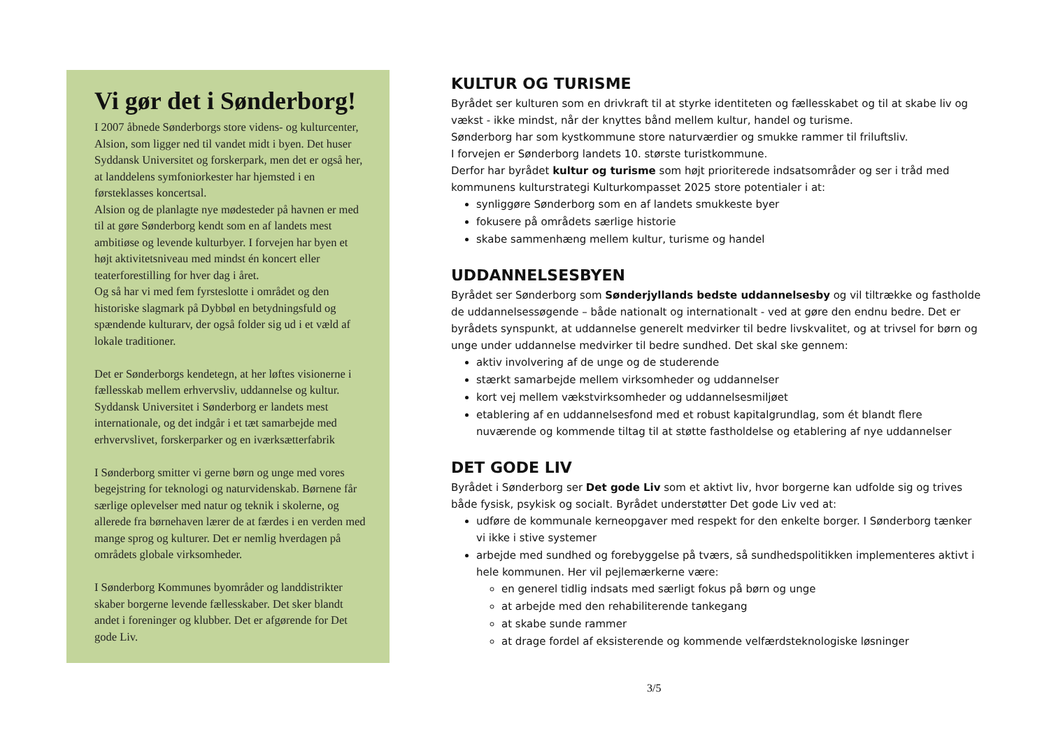Vi gør det i Sønderborg!
I 2007 åbnede Sønderborgs store videns- og kulturcenter, Alsion, som ligger ned til vandet midt i byen. Det huser Syddansk Universitet og forskerpark, men det er også her, at landdelens symfoniorkester har hjemsted i en førsteklasses koncertsal.
Alsion og de planlagte nye mødesteder på havnen er med til at gøre Sønderborg kendt som en af landets mest ambitiøse og levende kulturbyer. I forvejen har byen et højt aktivitetsniveau med mindst én koncert eller teaterforestilling for hver dag i året.
Og så har vi med fem fyrsteslotte i området og den historiske slagmark på Dybbøl en betydningsfuld og spændende kulturarv, der også folder sig ud i et væld af lokale traditioner.
Det er Sønderborgs kendetegn, at her løftes visionerne i fællesskab mellem erhvervsliv, uddannelse og kultur. Syddansk Universitet i Sønderborg er landets mest internationale, og det indgår i et tæt samarbejde med erhvervslivet, forskerparker og en iværksætterfabrik
I Sønderborg smitter vi gerne børn og unge med vores begejstring for teknologi og naturvidenskab. Børnene får særlige oplevelser med natur og teknik i skolerne, og allerede fra børnehaven lærer de at færdes i en verden med mange sprog og kulturer. Det er nemlig hverdagen på områdets globale virksomheder.
I Sønderborg Kommunes byområder og landdistrikter skaber borgerne levende fællesskaber. Det sker blandt andet i foreninger og klubber. Det er afgørende for Det gode Liv.
KULTUR OG TURISME
Byrådet ser kulturen som en drivkraft til at styrke identiteten og fællesskabet og til at skabe liv og vækst - ikke mindst, når der knyttes bånd mellem kultur, handel og turisme.
Sønderborg har som kystkommune store naturværdier og smukke rammer til friluftsliv.
I forvejen er Sønderborg landets 10. største turistkommune.
Derfor har byrådet kultur og turisme som højt prioriterede indsatsområder og ser i tråd med kommunens kulturstrategi Kulturkompasset 2025 store potentialer i at:
synliggøre Sønderborg som en af landets smukkeste byer
fokusere på områdets særlige historie
skabe sammenhæng mellem kultur, turisme og handel
UDDANNELSESBYEN
Byrådet ser Sønderborg som Sønderjyllands bedste uddannelsesby og vil tiltrække og fastholde de uddannelsessøgende – både nationalt og internationalt - ved at gøre den endnu bedre. Det er byrådets synspunkt, at uddannelse generelt medvirker til bedre livskvalitet, og at trivsel for børn og unge under uddannelse medvirker til bedre sundhed. Det skal ske gennem:
aktiv involvering af de unge og de studerende
stærkt samarbejde mellem virksomheder og uddannelser
kort vej mellem vækstvirksomheder og uddannelsesmiljøet
etablering af en uddannelsesfond med et robust kapitalgrundlag, som ét blandt flere nuværende og kommende tiltag til at støtte fastholdelse og etablering af nye uddannelser
DET GODE LIV
Byrådet i Sønderborg ser Det gode Liv som et aktivt liv, hvor borgerne kan udfolde sig og trives både fysisk, psykisk og socialt. Byrådet understøtter Det gode Liv ved at:
udføre de kommunale kerneopgaver med respekt for den enkelte borger. I Sønderborg tænker vi ikke i stive systemer
arbejde med sundhed og forebyggelse på tværs, så sundhedspolitikken implementeres aktivt i hele kommunen. Her vil pejlemærkerne være:
en generel tidlig indsats med særligt fokus på børn og unge
at arbejde med den rehabiliterende tankegang
at skabe sunde rammer
at drage fordel af eksisterende og kommende velfærdsteknologiske løsninger
3/5